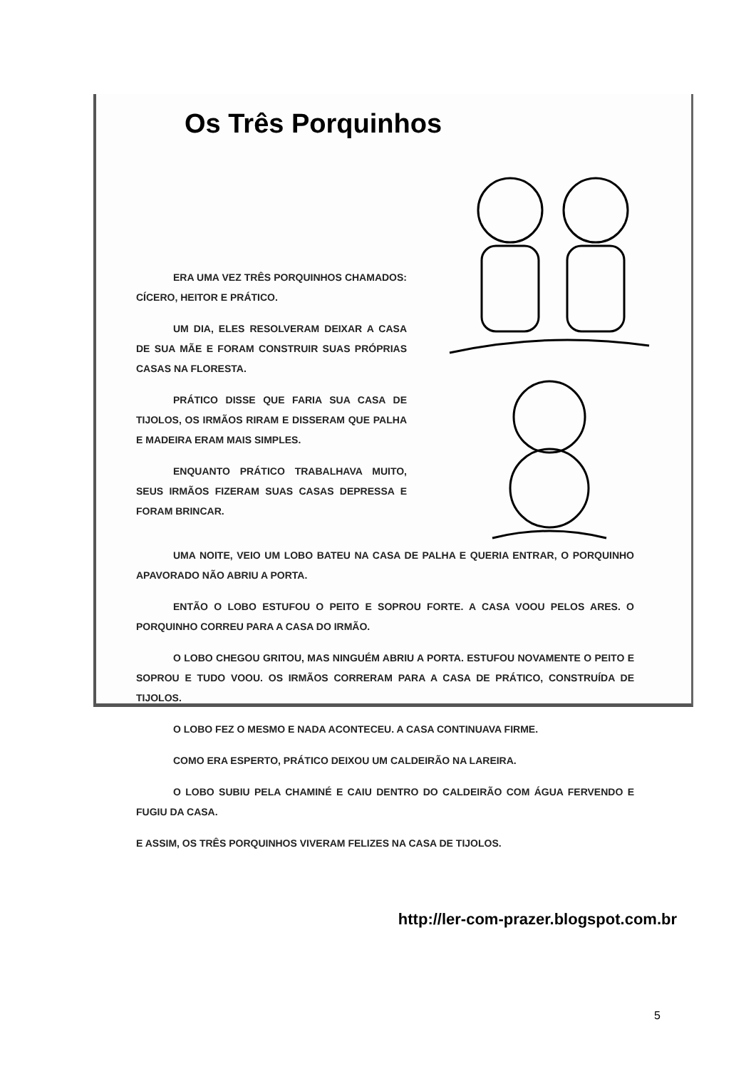Os Três Porquinhos
ERA UMA VEZ TRÊS PORQUINHOS CHAMADOS: CÍCERO, HEITOR E PRÁTICO.
UM DIA, ELES RESOLVERAM DEIXAR A CASA DE SUA MÃE E FORAM CONSTRUIR SUAS PRÓPRIAS CASAS NA FLORESTA.
PRÁTICO DISSE QUE FARIA SUA CASA DE TIJOLOS, OS IRMÃOS RIRAM E DISSERAM QUE PALHA E MADEIRA ERAM MAIS SIMPLES.
ENQUANTO PRÁTICO TRABALHAVA MUITO, SEUS IRMÃOS FIZERAM SUAS CASAS DEPRESSA E FORAM BRINCAR.
UMA NOITE, VEIO UM LOBO BATEU NA CASA DE PALHA E QUERIA ENTRAR, O PORQUINHO APAVORADO NÃO ABRIU A PORTA.
ENTÃO O LOBO ESTUFOU O PEITO E SOPROU FORTE. A CASA VOOU PELOS ARES. O PORQUINHO CORREU PARA A CASA DO IRMÃO.
O LOBO CHEGOU GRITOU, MAS NINGUÉM ABRIU A PORTA. ESTUFOU NOVAMENTE O PEITO E SOPROU E TUDO VOOU. OS IRMÃOS CORRERAM PARA A CASA DE PRÁTICO, CONSTRUÍDA DE TIJOLOS.
O LOBO FEZ O MESMO E NADA ACONTECEU. A CASA CONTINUAVA FIRME.
COMO ERA ESPERTO, PRÁTICO DEIXOU UM CALDEIRÃO NA LAREIRA.
O LOBO SUBIU PELA CHAMINÉ E CAIU DENTRO DO CALDEIRÃO COM ÁGUA FERVENDO E FUGIU DA CASA.
E ASSIM, OS TRÊS PORQUINHOS VIVERAM FELIZES NA CASA DE TIJOLOS.
http://ler-com-prazer.blogspot.com.br
5